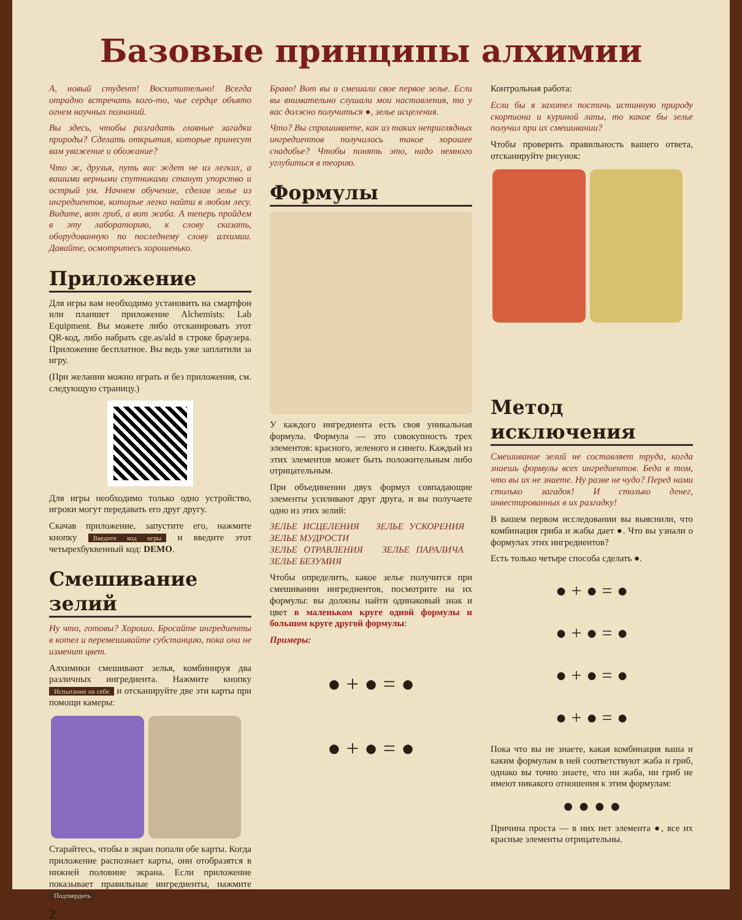Базовые принципы алхимии
А, новый студент! Восхитительно! Всегда отрадно встречать кого-то, чье сердце объято огнем научных познаний.
Вы здесь, чтобы разгадать главные загадки природы? Сделать открытия, которые принесут вам уважение и обожание?
Что ж, друзья, путь вас ждет не из легких, а вашими верными спутниками станут упорство и острый ум. Начнем обучение, сделав зелье из ингредиентов, которые легко найти в любом лесу. Видите, вот гриб, а вот жаба. А теперь пройдем в эту лабораторию, к слову сказать, оборудованную по последнему слову алхимии. Давайте, осмотритесь хорошенько.
Приложение
Для игры вам необходимо установить на смартфон или планшет приложение Alchemists: Lab Equipment. Вы можете либо отсканировать этот QR-код, либо набрать cge.as/ald в строке браузера. Приложение бесплатное. Вы ведь уже заплатили за игру.
(При желании можно играть и без приложения, см. следующую страницу.)
Для игры необходимо только одно устройство, игроки могут передавать его друг другу.
Скачав приложение, запустите его, нажмите кнопку Введите код игры и введите этот четырехбуквенный код: DEMO.
Смешивание зелий
Ну что, готовы? Хорошо. Бросайте ингредиенты в котел и перемешивайте субстанцию, пока она не изменит цвет.
Алхимики смешивают зелья, комбинируя два различных ингредиента. Нажмите кнопку Испытание на себе и отсканируйте две эти карты при помощи камеры:
Старайтесь, чтобы в экран попали обе карты. Когда приложение распознает карты, они отобразятся в нижней половине экрана. Если приложение показывает правильные ингредиенты, нажмите Подтвердить.
2
Браво! Вот вы и смешали свое первое зелье. Если вы внимательно слушали мои наставления, то у вас должно получиться ●, зелье исцеления.
Что? Вы спрашиваете, как из таких неприглядных ингредиентов получилось такое хорошее снадобье? Чтобы понять это, надо немного углубиться в теорию.
Формулы
У каждого ингредиента есть своя уникальная формула. Формула — это совокупность трех элементов: красного, зеленого и синего. Каждый из этих элементов может быть положительным либо отрицательным.
При объединении двух формул совпадающие элементы усиливают друг друга, и вы получаете одно из этих зелий:
ЗЕЛЬЕ ИСЦЕЛЕНИЯ ЗЕЛЬЕ УСКОРЕНИЯ ЗЕЛЬЕ МУДРОСТИ
ЗЕЛЬЕ ОТРАВЛЕНИЯ ЗЕЛЬЕ ПАРАЛИЧА ЗЕЛЬЕ БЕЗУМИЯ
Чтобы определить, какое зелье получится при смешивании ингредиентов, посмотрите на их формулы: вы должны найти одинаковый знак и цвет в маленьком круге одной формулы и большом круге другой формулы:
Примеры:
● + ● = ●
● + ● = ●
Контрольная работа:
Если бы я захотел постичь истинную природу скорпиона и куриной лапы, то какое бы зелье получил при их смешивании?
Чтобы проверить правильность вашего ответа, отсканируйте рисунок:
Метод исключения
Смешивание зелий не составляет труда, когда знаешь формулы всех ингредиентов. Беда в том, что вы их не знаете. Ну разве не чудо? Перед нами столько загадок! И столько денег, инвестированных в их разгадку!
В вашем первом исследовании вы выяснили, что комбинация гриба и жабы дает ●. Что вы узнали о формулах этих ингредиентов?
Есть только четыре способа сделать ●.
● + ● = ●
● + ● = ●
● + ● = ●
● + ● = ●
Пока что вы не знаете, какая комбинация ваша и каким формулам в ней соответствуют жаба и гриб, однако вы точно знаете, что ни жаба, ни гриб не имеют никакого отношения к этим формулам:
● ● ● ●
Причина проста — в них нет элемента ●, все их красные элементы отрицательны.